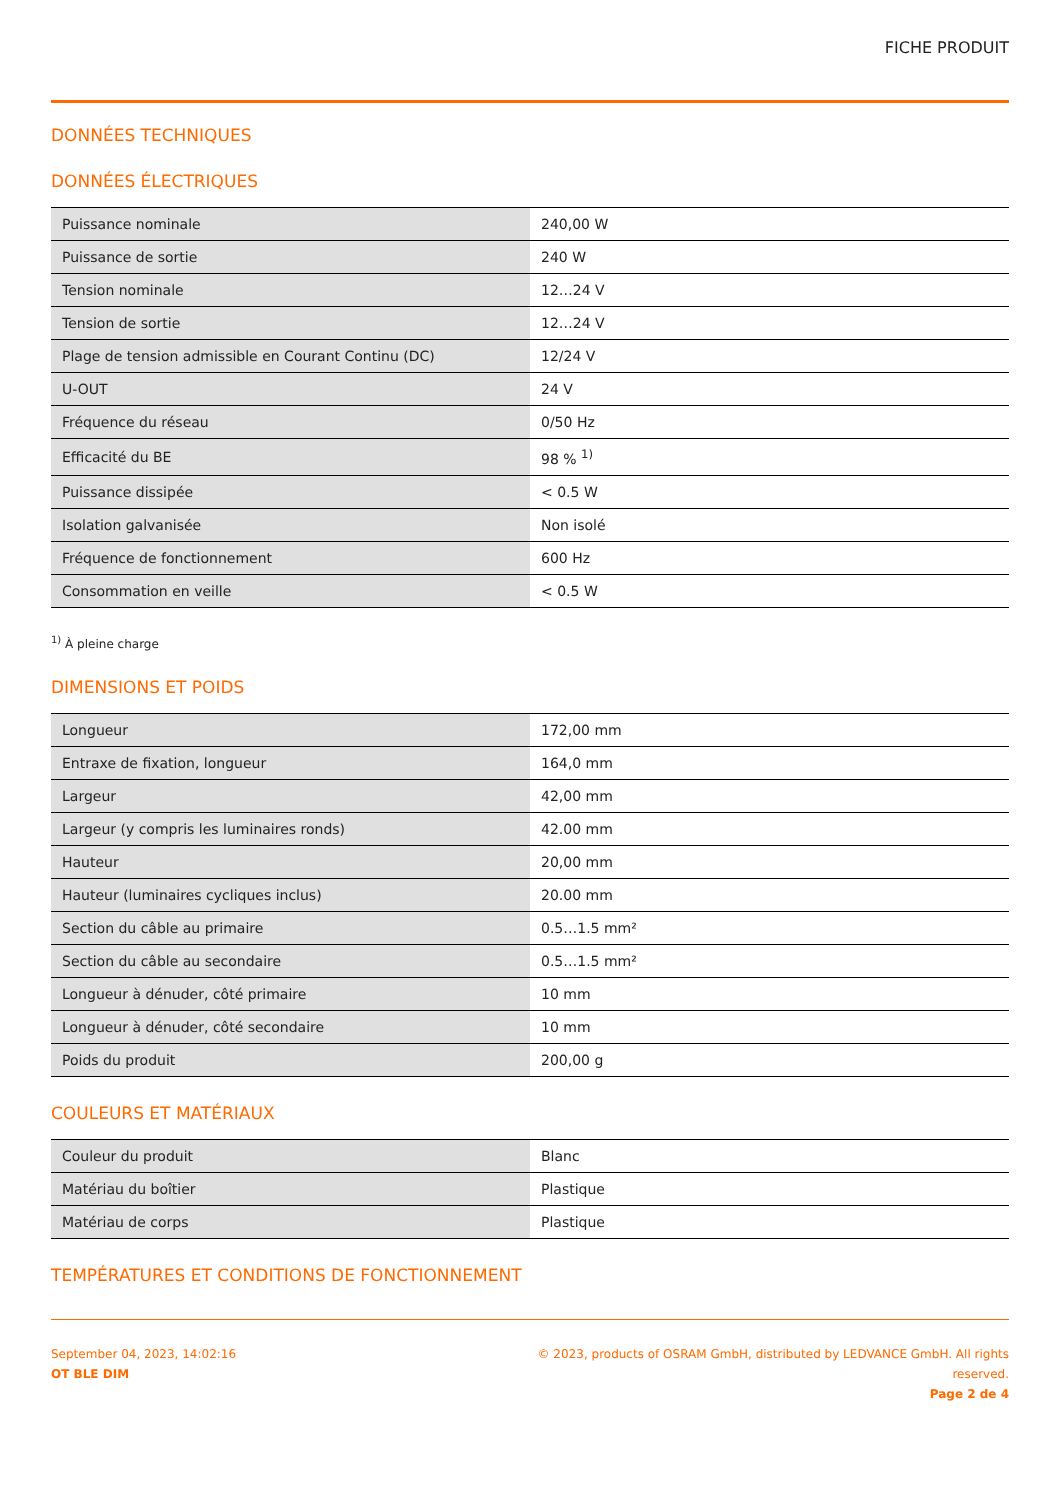FICHE PRODUIT
DONNÉES TECHNIQUES
DONNÉES ÉLECTRIQUES
| Puissance nominale | 240,00 W |
| Puissance de sortie | 240 W |
| Tension nominale | 12…24 V |
| Tension de sortie | 12…24 V |
| Plage de tension admissible en Courant Continu (DC) | 12/24 V |
| U-OUT | 24 V |
| Fréquence du réseau | 0/50 Hz |
| Efficacité du BE | 98 % <sup>1)</sup> |
| Puissance dissipée | < 0.5 W |
| Isolation galvanisée | Non isolé |
| Fréquence de fonctionnement | 600 Hz |
| Consommation en veille | < 0.5 W |
<sup>1)</sup> À pleine charge
DIMENSIONS ET POIDS
| Longueur | 172,00 mm |
| Entraxe de fixation, longueur | 164,0 mm |
| Largeur | 42,00 mm |
| Largeur (y compris les luminaires ronds) | 42.00 mm |
| Hauteur | 20,00 mm |
| Hauteur (luminaires cycliques inclus) | 20.00 mm |
| Section du câble au primaire | 0.5…1.5 mm² |
| Section du câble au secondaire | 0.5…1.5 mm² |
| Longueur à dénuder, côté primaire | 10 mm |
| Longueur à dénuder, côté secondaire | 10 mm |
| Poids du produit | 200,00 g |
COULEURS ET MATÉRIAUX
| Couleur du produit | Blanc |
| Matériau du boîtier | Plastique |
| Matériau de corps | Plastique |
TEMPÉRATURES ET CONDITIONS DE FONCTIONNEMENT
September 04, 2023, 14:02:16
OT BLE DIM
© 2023, products of OSRAM GmbH, distributed by LEDVANCE GmbH. All rights
reserved.
Page 2 de 4